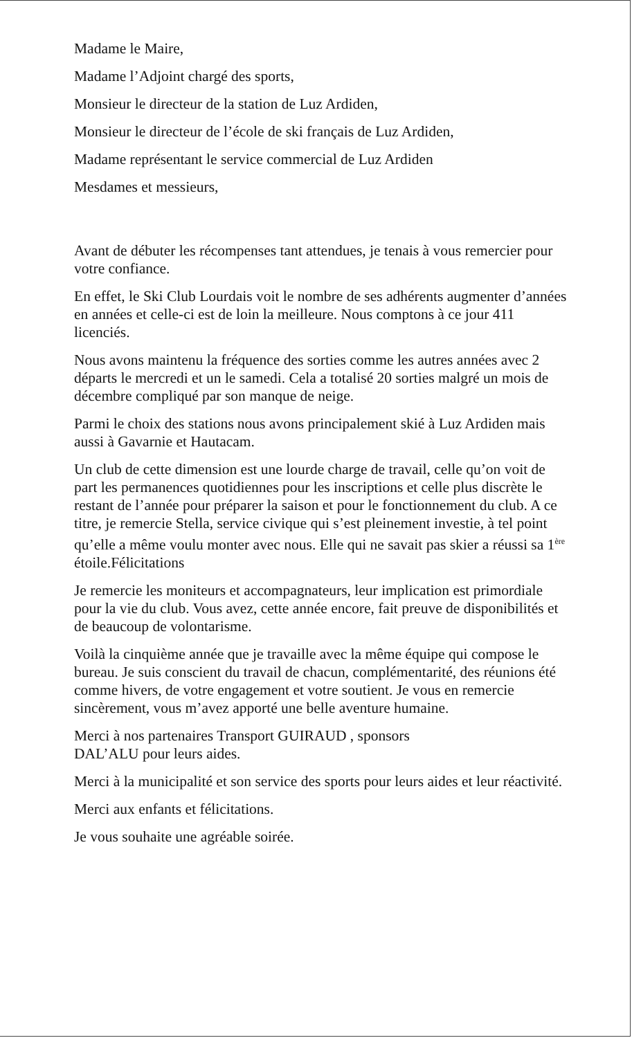Madame le Maire,
Madame l’Adjoint chargé des sports,
Monsieur le directeur de la station de Luz Ardiden,
Monsieur le directeur de l’école de ski français de Luz Ardiden,
Madame représentant le service commercial de Luz Ardiden
Mesdames et messieurs,
Avant de débuter les récompenses tant attendues, je tenais à vous remercier pour votre confiance.
En effet, le Ski Club Lourdais voit le nombre de ses adhérents augmenter d’années en années et celle-ci est de loin la meilleure. Nous comptons à ce jour 411 licenciés.
Nous avons maintenu la fréquence des sorties comme les autres années avec 2 départs le mercredi et un le samedi. Cela a totalisé 20 sorties malgré un mois de décembre compliqué par son manque de neige.
Parmi le choix des stations nous avons principalement skié à Luz Ardiden mais aussi à Gavarnie et Hautacam.
Un club de cette dimension est une lourde charge de travail, celle qu’on voit de part les permanences quotidiennes pour les inscriptions et celle plus discrète le restant de l’année pour préparer la saison et pour le fonctionnement du club. A ce titre, je remercie Stella, service civique qui s’est pleinement investie, à tel point qu’elle a même voulu monter avec nous. Elle qui ne savait pas skier a réussi sa 1<sup>ère</sup> étoile.Félicitations
Je remercie les moniteurs et accompagnateurs, leur implication est primordiale pour la vie du club. Vous avez, cette année encore, fait preuve de disponibilités et de beaucoup de volontarisme.
Voilà la cinquième année que je travaille avec la même équipe qui compose le bureau. Je suis conscient du travail de chacun, complémentarité, des réunions été comme hivers, de votre engagement et votre soutient. Je vous en remercie sincèrement, vous m’avez apporté une belle aventure humaine.
Merci à nos partenaires Transport GUIRAUD , sponsors
DAL’ALU pour leurs aides.
Merci à la municipalité et son service des sports pour leurs aides et leur réactivité.
Merci aux enfants et félicitations.
Je vous souhaite une agréable soirée.